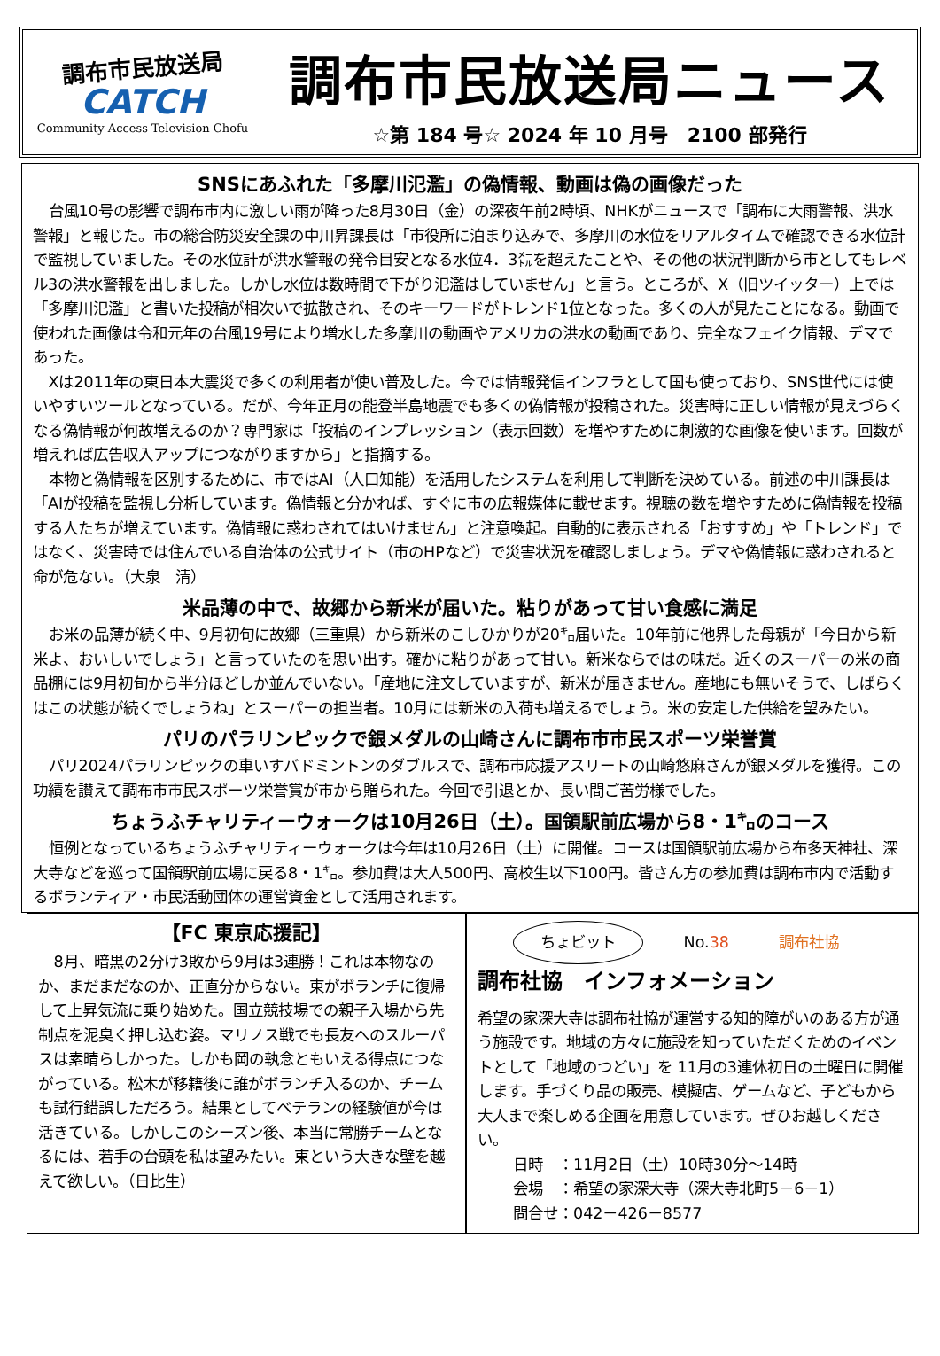調布市民放送局
CATCH
Community Access Television Chofu
調布市民放送局ニュース
☆第 184 号☆ 2024 年 10 月号　2100 部発行
SNSにあふれた「多摩川氾濫」の偽情報、動画は偽の画像だった
台風10号の影響で調布市内に激しい雨が降った8月30日（金）の深夜午前2時頃、NHKがニュースで「調布に大雨警報、洪水警報」と報じた。市の総合防災安全課の中川昇課長は「市役所に泊まり込みで、多摩川の水位をリアルタイムで確認できる水位計で監視していました。その水位計が洪水警報の発令目安となる水位4．3㍍を超えたことや、その他の状況判断から市としてもレベル3の洪水警報を出しました。しかし水位は数時間で下がり氾濫はしていません」と言う。ところが、X（旧ツイッター）上では「多摩川氾濫」と書いた投稿が相次いで拡散され、そのキーワードがトレンド1位となった。多くの人が見たことになる。動画で使われた画像は令和元年の台風19号により増水した多摩川の動画やアメリカの洪水の動画であり、完全なフェイク情報、デマであった。
Xは2011年の東日本大震災で多くの利用者が使い普及した。今では情報発信インフラとして国も使っており、SNS世代には使いやすいツールとなっている。だが、今年正月の能登半島地震でも多くの偽情報が投稿された。災害時に正しい情報が見えづらくなる偽情報が何故増えるのか？専門家は「投稿のインプレッション（表示回数）を増やすために刺激的な画像を使います。回数が増えれば広告収入アップにつながりますから」と指摘する。
本物と偽情報を区別するために、市ではAI（人口知能）を活用したシステムを利用して判断を決めている。前述の中川課長は「AIが投稿を監視し分析しています。偽情報と分かれば、すぐに市の広報媒体に載せます。視聴の数を増やすために偽情報を投稿する人たちが増えています。偽情報に惑わされてはいけません」と注意喚起。自動的に表示される「おすすめ」や「トレンド」ではなく、災害時では住んでいる自治体の公式サイト（市のHPなど）で災害状況を確認しましょう。デマや偽情報に惑わされると命が危ない。（大泉　清）
米品薄の中で、故郷から新米が届いた。粘りがあって甘い食感に満足
お米の品薄が続く中、9月初旬に故郷（三重県）から新米のこしひかりが20㌔届いた。10年前に他界した母親が「今日から新米よ、おいしいでしょう」と言っていたのを思い出す。確かに粘りがあって甘い。新米ならではの味だ。近くのスーパーの米の商品棚には9月初旬から半分ほどしか並んでいない。「産地に注文していますが、新米が届きません。産地にも無いそうで、しばらくはこの状態が続くでしょうね」とスーパーの担当者。10月には新米の入荷も増えるでしょう。米の安定した供給を望みたい。
パリのパラリンピックで銀メダルの山崎さんに調布市市民スポーツ栄誉賞
パリ2024パラリンピックの車いすバドミントンのダブルスで、調布市応援アスリートの山崎悠麻さんが銀メダルを獲得。この功績を讃えて調布市市民スポーツ栄誉賞が市から贈られた。今回で引退とか、長い間ご苦労様でした。
ちょうふチャリティーウォークは10月26日（土）。国領駅前広場から8・1㌔のコース
恒例となっているちょうふチャリティーウォークは今年は10月26日（土）に開催。コースは国領駅前広場から布多天神社、深大寺などを巡って国領駅前広場に戻る8・1㌔。参加費は大人500円、高校生以下100円。皆さん方の参加費は調布市内で活動するボランティア・市民活動団体の運営資金として活用されます。
【FC 東京応援記】
8月、暗黒の2分け3敗から9月は3連勝！これは本物なのか、まだまだなのか、正直分からない。東がボランチに復帰して上昇気流に乗り始めた。国立競技場での親子入場から先制点を泥臭く押し込む姿。マリノス戦でも長友へのスルーパスは素晴らしかった。しかも岡の執念ともいえる得点につながっている。松木が移籍後に誰がボランチ入るのか、チームも試行錯誤しただろう。結果としてベテランの経験値が今は活きている。しかしこのシーズン後、本当に常勝チームとなるには、若手の台頭を私は望みたい。東という大きな壁を越えて欲しい。（日比生）
ちょビット No.38 調布社協
調布社協　インフォメーション
希望の家深大寺は調布社協が運営する知的障がいのある方が通う施設です。地域の方々に施設を知っていただくためのイベントとして「地域のつどい」を 11月の3連休初日の土曜日に開催します。手づくり品の販売、模擬店、ゲームなど、子どもから大人まで楽しめる企画を用意しています。ぜひお越しください。
日時　：11月2日（土）10時30分～14時
会場　：希望の家深大寺（深大寺北町5－6－1）
問合せ：042－426－8577